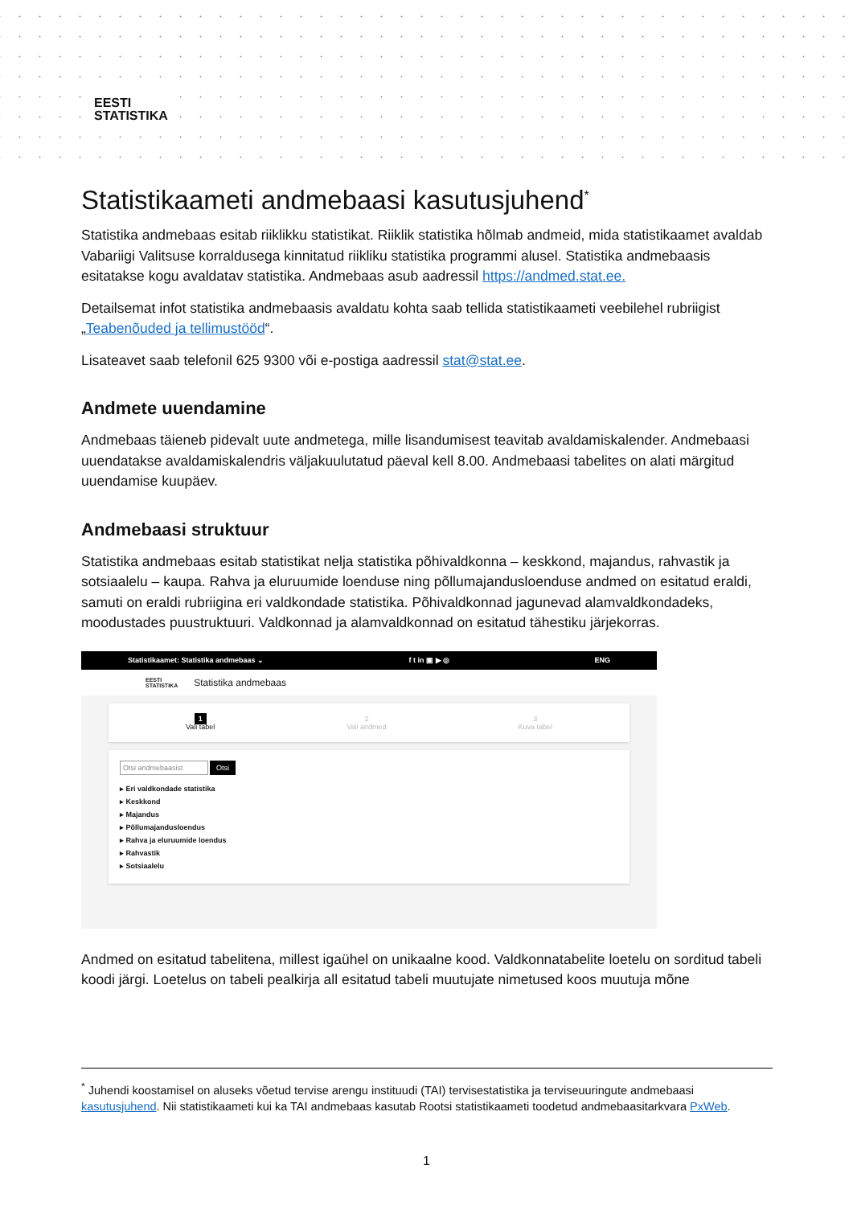EESTI
STATISTIKA
Statistikaameti andmebaasi kasutusjuhend<sup>*</sup>
Statistika andmebaas esitab riiklikku statistikat. Riiklik statistika hõlmab andmeid, mida statistikaamet avaldab Vabariigi Valitsuse korraldusega kinnitatud riikliku statistika programmi alusel. Statistika andmebaasis esitatakse kogu avaldatav statistika. Andmebaas asub aadressil https://andmed.stat.ee.
Detailsemat infot statistika andmebaasis avaldatu kohta saab tellida statistikaameti veebilehel rubriigist „Teabenõuded ja tellimustööd“.
Lisateavet saab telefonil 625 9300 või e-postiga aadressil stat@stat.ee.
Andmete uuendamine
Andmebaas täieneb pidevalt uute andmetega, mille lisandumisest teavitab avaldamiskalender. Andmebaasi uuendatakse avaldamiskalendris väljakuulutatud päeval kell 8.00. Andmebaasi tabelites on alati märgitud uuendamise kuupäev.
Andmebaasi struktuur
Statistika andmebaas esitab statistikat nelja statistika põhivaldkonna – keskkond, majandus, rahvastik ja sotsiaalelu – kaupa. Rahva ja eluruumide loenduse ning põllumajandusloenduse andmed on esitatud eraldi, samuti on eraldi rubriigina eri valdkondade statistika. Põhivaldkonnad jagunevad alamvaldkondadeks, moodustades puustruktuuri. Valdkonnad ja alamvaldkonnad on esitatud tähestiku järjekorras.
Statistikaamet: Statistika andmebaas ⌄ f t in ▣ ▶ ◎ ENG
EESTI
STATISTIKA Statistika andmebaas
1
Vali tabel
2
Vali andmed
3
Kuva tabel
Otsi andmebaasist Otsi
▸ Eri valdkondade statistika
▸ Keskkond
▸ Majandus
▸ Põllumajandusloendus
▸ Rahva ja eluruumide loendus
▸ Rahvastik
▸ Sotsiaalelu
Andmed on esitatud tabelitena, millest igaühel on unikaalne kood. Valdkonnatabelite loetelu on sorditud tabeli koodi järgi. Loetelus on tabeli pealkirja all esitatud tabeli muutujate nimetused koos muutuja mõne
<sup>*</sup> Juhendi koostamisel on aluseks võetud tervise arengu instituudi (TAI) tervisestatistika ja terviseuuringute andmebaasi kasutusjuhend. Nii statistikaameti kui ka TAI andmebaas kasutab Rootsi statistikaameti toodetud andmebaasitarkvara PxWeb.
1